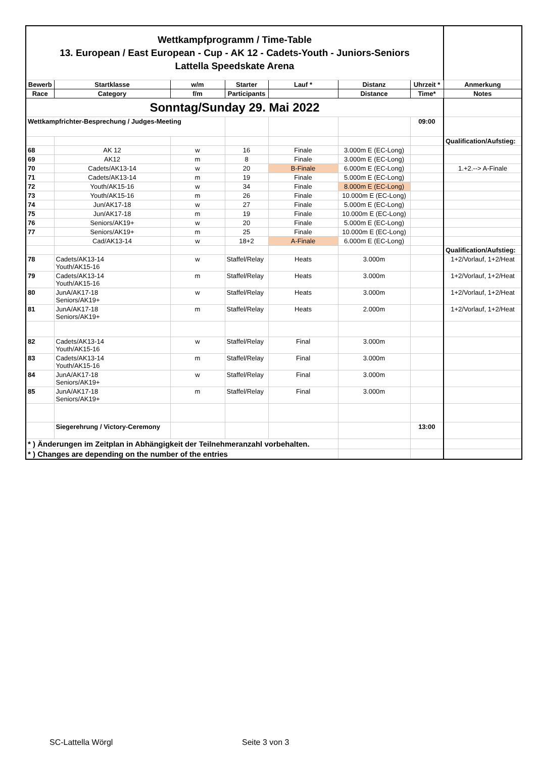| Wettkampfprogramm / Time-Table 13. European / East European - Cup - AK 12 - Cadets-Youth - Juniors-Seniors Lattella Speedskate Arena | | | | | | | |
| Bewerb | Startklasse | w/m | Starter | Lauf * | Distanz | Uhrzeit * | Anmerkung |
| Race | Category | f/m | Participants | | Distance | Time* | Notes |
| Sonntag/Sunday 29. Mai 2022 | | | | | | | |
| Wettkampfrichter-Besprechung / Judges-Meeting | | | | | | 09:00 | |
| | | | | | | | Qualification/Aufstieg: |
| 68 | AK 12 | w | 16 | Finale | 3.000m E (EC-Long) | | |
| 69 | AK12 | m | 8 | Finale | 3.000m E (EC-Long) | | |
| 70 | Cadets/AK13-14 | w | 20 | B-Finale | 6.000m E (EC-Long) | | 1.+2.--> A-Finale |
| 71 | Cadets/AK13-14 | m | 19 | Finale | 5.000m E (EC-Long) | | |
| 72 | Youth/AK15-16 | w | 34 | Finale | 8.000m E (EC-Long) | | |
| 73 | Youth/AK15-16 | m | 26 | Finale | 10.000m E (EC-Long) | | |
| 74 | Jun/AK17-18 | w | 27 | Finale | 5.000m E (EC-Long) | | |
| 75 | Jun/AK17-18 | m | 19 | Finale | 10.000m E (EC-Long) | | |
| 76 | Seniors/AK19+ | w | 20 | Finale | 5.000m E (EC-Long) | | |
| 77 | Seniors/AK19+ | m | 25 | Finale | 10.000m E (EC-Long) | | |
| | Cad/AK13-14 | w | 18+2 | A-Finale | 6.000m E (EC-Long) | | |
| | | | | | | | Qualification/Aufstieg: |
| 78 | Cadets/AK13-14 Youth/AK15-16 | w | Staffel/Relay | Heats | 3.000m | | 1+2/Vorlauf, 1+2/Heat |
| 79 | Cadets/AK13-14 Youth/AK15-16 | m | Staffel/Relay | Heats | 3.000m | | 1+2/Vorlauf, 1+2/Heat |
| 80 | JunA/AK17-18 Seniors/AK19+ | w | Staffel/Relay | Heats | 3.000m | | 1+2/Vorlauf, 1+2/Heat |
| 81 | JunA/AK17-18 Seniors/AK19+ | m | Staffel/Relay | Heats | 2.000m | | 1+2/Vorlauf, 1+2/Heat |
| 82 | Cadets/AK13-14 Youth/AK15-16 | w | Staffel/Relay | Final | 3.000m | | |
| 83 | Cadets/AK13-14 Youth/AK15-16 | m | Staffel/Relay | Final | 3.000m | | |
| 84 | JunA/AK17-18 Seniors/AK19+ | w | Staffel/Relay | Final | 3.000m | | |
| 85 | JunA/AK17-18 Seniors/AK19+ | m | Staffel/Relay | Final | 3.000m | | |
| | Siegerehrung / Victory-Ceremony | | | | | 13:00 | |
| * ) Änderungen im Zeitplan in Abhängigkeit der Teilnehmeranzahl vorbehalten. | | | | | | | |
| * ) Changes are depending on the number of the entries | | | | | | | |
SC-Lattella Wörgl Seite 3 von 3